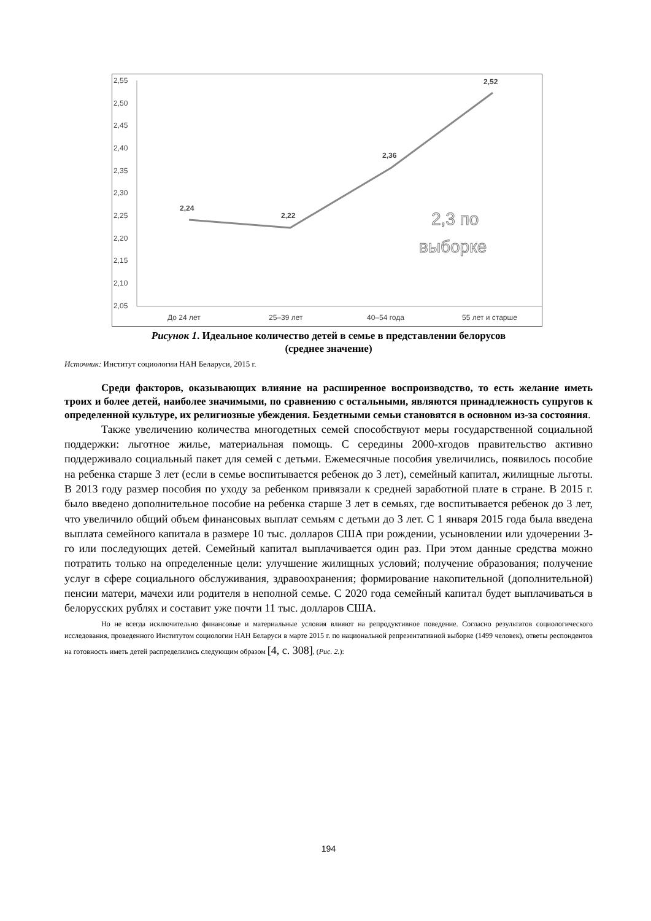2,55
2,50
2,45
2,40
2,35
2,30
2,25
2,20
2,15
2,10
2,05
2,24
2,22
2,36
2,52
2,3 по
выборке
До 24 лет
25–39 лет
40–54 года
55 лет и старше
Рисунок 1. Идеальное количество детей в семье в представлении белорусов
(среднее значение)
Источник: Институт социологии НАН Беларуси, 2015 г.
Среди факторов, оказывающих влияние на расширенное воспроизводство, то есть желание иметь троих и более детей, наиболее значимыми, по сравнению с остальными, являются принадлежность супругов к определенной культуре, их религиозные убеждения. Бездетными семьи становятся в основном из-за состояния.
Также увеличению количества многодетных семей способствуют меры государственной социальной поддержки: льготное жилье, материальная помощь. С середины 2000-хгодов правительство активно поддерживало социальный пакет для семей с детьми. Ежемесячные пособия увеличились, появилось пособие на ребенка старше 3 лет (если в семье воспитывается ребенок до 3 лет), семейный капитал, жилищные льготы. В 2013 году размер пособия по уходу за ребенком привязали к средней заработной плате в стране. В 2015 г. было введено дополнительное пособие на ребенка старше 3 лет в семьях, где воспитывается ребенок до 3 лет, что увеличило общий объем финансовых выплат семьям с детьми до 3 лет. С 1 января 2015 года была введена выплата семейного капитала в размере 10 тыс. долларов США при рождении, усыновлении или удочерении 3-го или последующих детей. Семейный капитал выплачивается один раз. При этом данные средства можно потратить только на определенные цели: улучшение жилищных условий; получение образования; получение услуг в сфере социального обслуживания, здравоохранения; формирование накопительной (дополнительной) пенсии матери, мачехи или родителя в неполной семье. С 2020 года семейный капитал будет выплачиваться в белорусских рублях и составит уже почти 11 тыс. долларов США.
Но не всегда исключительно финансовые и материальные условия влияют на репродуктивное поведение. Согласно результатов социологического исследования, проведенного Институтом социологии НАН Беларуси в марте 2015 г. по национальной репрезентативной выборке (1499 человек), ответы респондентов на готовность иметь детей распределились следующим образом [4, с. 308], (Рис. 2.):
194